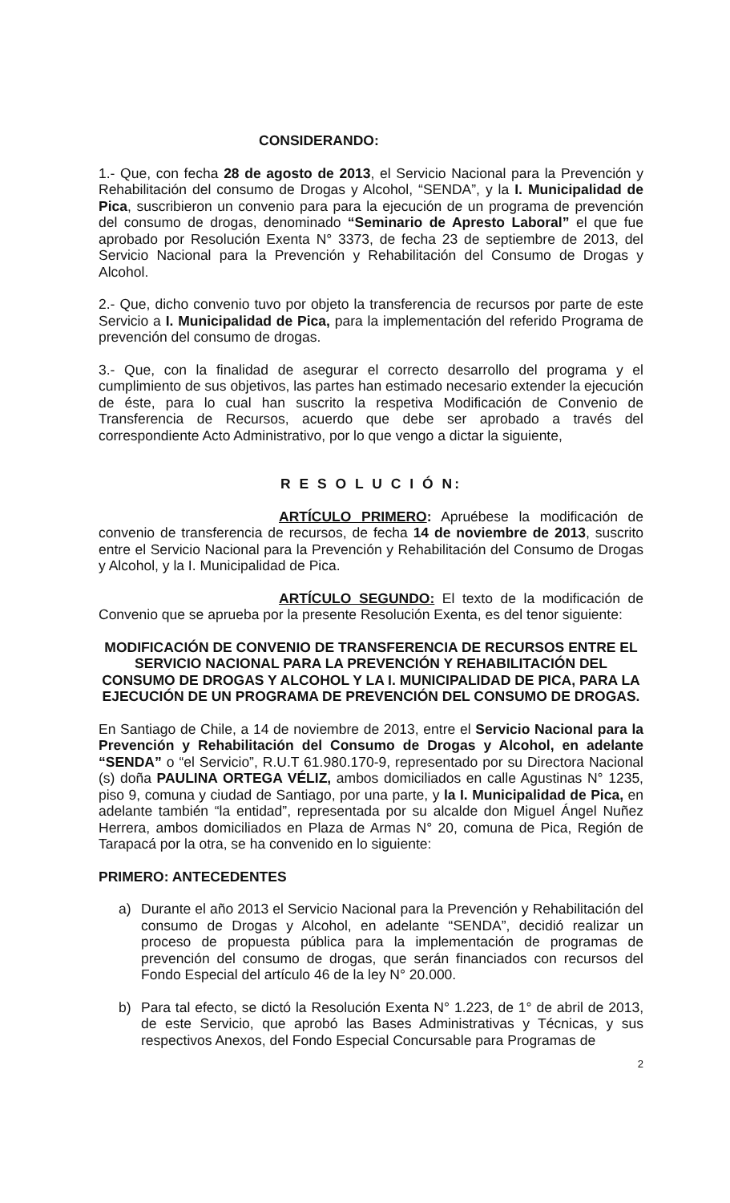CONSIDERANDO:
1.- Que, con fecha 28 de agosto de 2013, el Servicio Nacional para la Prevención y Rehabilitación del consumo de Drogas y Alcohol, “SENDA”, y la I. Municipalidad de Pica, suscribieron un convenio para para la ejecución de un programa de prevención del consumo de drogas, denominado “Seminario de Apresto Laboral” el que fue aprobado por Resolución Exenta N° 3373, de fecha 23 de septiembre de 2013, del Servicio Nacional para la Prevención y Rehabilitación del Consumo de Drogas y Alcohol.
2.- Que, dicho convenio tuvo por objeto la transferencia de recursos por parte de este Servicio a I. Municipalidad de Pica, para la implementación del referido Programa de prevención del consumo de drogas.
3.- Que, con la finalidad de asegurar el correcto desarrollo del programa y el cumplimiento de sus objetivos, las partes han estimado necesario extender la ejecución de éste, para lo cual han suscrito la respetiva Modificación de Convenio de Transferencia de Recursos, acuerdo que debe ser aprobado a través del correspondiente Acto Administrativo, por lo que vengo a dictar la siguiente,
R E S O L U C I Ó N:
ARTÍCULO PRIMERO: Apruébese la modificación de convenio de transferencia de recursos, de fecha 14 de noviembre de 2013, suscrito entre el Servicio Nacional para la Prevención y Rehabilitación del Consumo de Drogas y Alcohol, y la I. Municipalidad de Pica.
ARTÍCULO SEGUNDO: El texto de la modificación de Convenio que se aprueba por la presente Resolución Exenta, es del tenor siguiente:
MODIFICACIÓN DE CONVENIO DE TRANSFERENCIA DE RECURSOS ENTRE EL SERVICIO NACIONAL PARA LA PREVENCIÓN Y REHABILITACIÓN DEL CONSUMO DE DROGAS Y ALCOHOL Y LA I. MUNICIPALIDAD DE PICA, PARA LA EJECUCIÓN DE UN PROGRAMA DE PREVENCIÓN DEL CONSUMO DE DROGAS.
En Santiago de Chile, a 14 de noviembre de 2013, entre el Servicio Nacional para la Prevención y Rehabilitación del Consumo de Drogas y Alcohol, en adelante “SENDA” o “el Servicio”, R.U.T 61.980.170-9, representado por su Directora Nacional (s) doña PAULINA ORTEGA VÉLIZ, ambos domiciliados en calle Agustinas N° 1235, piso 9, comuna y ciudad de Santiago, por una parte, y la I. Municipalidad de Pica, en adelante también “la entidad”, representada por su alcalde don Miguel Ángel Nuñez Herrera, ambos domiciliados en Plaza de Armas N° 20, comuna de Pica, Región de Tarapacá por la otra, se ha convenido en lo siguiente:
PRIMERO: ANTECEDENTES
a) Durante el año 2013 el Servicio Nacional para la Prevención y Rehabilitación del consumo de Drogas y Alcohol, en adelante “SENDA”, decidió realizar un proceso de propuesta pública para la implementación de programas de prevención del consumo de drogas, que serán financiados con recursos del Fondo Especial del artículo 46 de la ley N° 20.000.
b) Para tal efecto, se dictó la Resolución Exenta N° 1.223, de 1° de abril de 2013, de este Servicio, que aprobó las Bases Administrativas y Técnicas, y sus respectivos Anexos, del Fondo Especial Concursable para Programas de
2